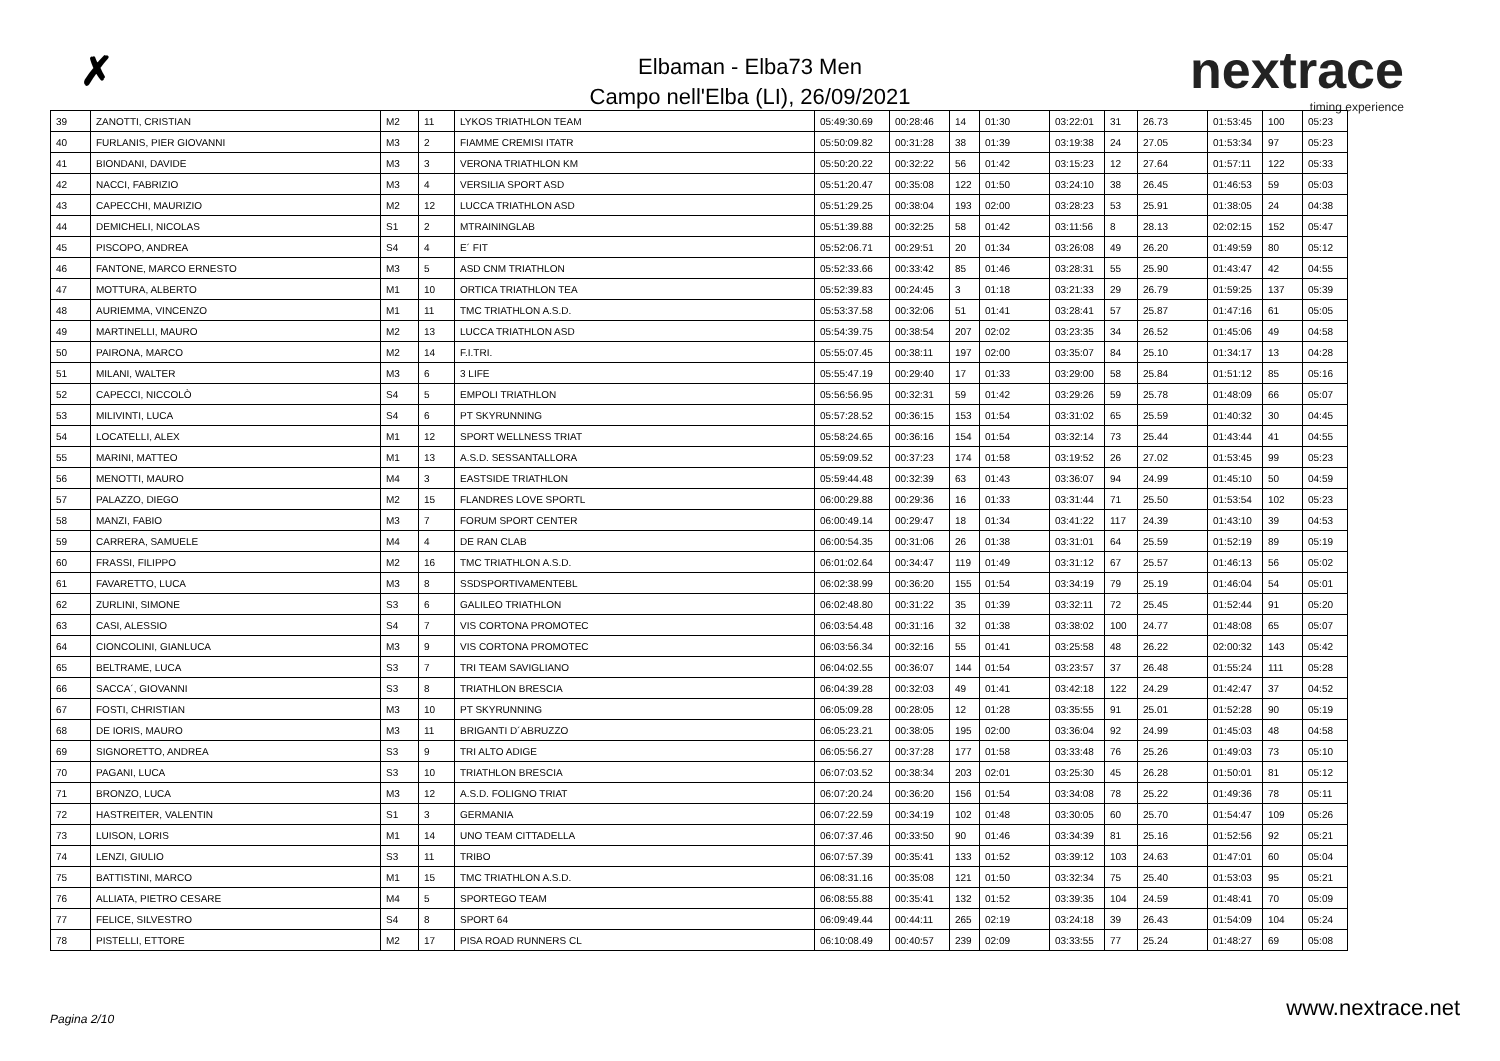✗
Elbaman - Elba73 Men
Campo nell'Elba (LI), 26/09/2021
nextrace
timing experience
| 39 | ZANOTTI, CRISTIAN | M2 | 11 | LYKOS TRIATHLON TEAM | 05:49:30.69 | 00:28:46 | 14 | 01:30 | 03:22:01 | 31 | 26.73 | 01:53:45 | 100 | 05:23 |
| 40 | FURLANIS, PIER GIOVANNI | M3 | 2 | FIAMME CREMISI ITATR | 05:50:09.82 | 00:31:28 | 38 | 01:39 | 03:19:38 | 24 | 27.05 | 01:53:34 | 97 | 05:23 |
| 41 | BIONDANI, DAVIDE | M3 | 3 | VERONA TRIATHLON KM | 05:50:20.22 | 00:32:22 | 56 | 01:42 | 03:15:23 | 12 | 27.64 | 01:57:11 | 122 | 05:33 |
| 42 | NACCI, FABRIZIO | M3 | 4 | VERSILIA SPORT ASD | 05:51:20.47 | 00:35:08 | 122 | 01:50 | 03:24:10 | 38 | 26.45 | 01:46:53 | 59 | 05:03 |
| 43 | CAPECCHI, MAURIZIO | M2 | 12 | LUCCA TRIATHLON ASD | 05:51:29.25 | 00:38:04 | 193 | 02:00 | 03:28:23 | 53 | 25.91 | 01:38:05 | 24 | 04:38 |
| 44 | DEMICHELI, NICOLAS | S1 | 2 | MTRAININGLAB | 05:51:39.88 | 00:32:25 | 58 | 01:42 | 03:11:56 | 8 | 28.13 | 02:02:15 | 152 | 05:47 |
| 45 | PISCOPO, ANDREA | S4 | 4 | E´ FIT | 05:52:06.71 | 00:29:51 | 20 | 01:34 | 03:26:08 | 49 | 26.20 | 01:49:59 | 80 | 05:12 |
| 46 | FANTONE, MARCO ERNESTO | M3 | 5 | ASD CNM TRIATHLON | 05:52:33.66 | 00:33:42 | 85 | 01:46 | 03:28:31 | 55 | 25.90 | 01:43:47 | 42 | 04:55 |
| 47 | MOTTURA, ALBERTO | M1 | 10 | ORTICA TRIATHLON TEA | 05:52:39.83 | 00:24:45 | 3 | 01:18 | 03:21:33 | 29 | 26.79 | 01:59:25 | 137 | 05:39 |
| 48 | AURIEMMA, VINCENZO | M1 | 11 | TMC TRIATHLON A.S.D. | 05:53:37.58 | 00:32:06 | 51 | 01:41 | 03:28:41 | 57 | 25.87 | 01:47:16 | 61 | 05:05 |
| 49 | MARTINELLI, MAURO | M2 | 13 | LUCCA TRIATHLON ASD | 05:54:39.75 | 00:38:54 | 207 | 02:02 | 03:23:35 | 34 | 26.52 | 01:45:06 | 49 | 04:58 |
| 50 | PAIRONA, MARCO | M2 | 14 | F.I.TRI. | 05:55:07.45 | 00:38:11 | 197 | 02:00 | 03:35:07 | 84 | 25.10 | 01:34:17 | 13 | 04:28 |
| 51 | MILANI, WALTER | M3 | 6 | 3 LIFE | 05:55:47.19 | 00:29:40 | 17 | 01:33 | 03:29:00 | 58 | 25.84 | 01:51:12 | 85 | 05:16 |
| 52 | CAPECCI, NICCOLÒ | S4 | 5 | EMPOLI TRIATHLON | 05:56:56.95 | 00:32:31 | 59 | 01:42 | 03:29:26 | 59 | 25.78 | 01:48:09 | 66 | 05:07 |
| 53 | MILIVINTI, LUCA | S4 | 6 | PT SKYRUNNING | 05:57:28.52 | 00:36:15 | 153 | 01:54 | 03:31:02 | 65 | 25.59 | 01:40:32 | 30 | 04:45 |
| 54 | LOCATELLI, ALEX | M1 | 12 | SPORT WELLNESS TRIAT | 05:58:24.65 | 00:36:16 | 154 | 01:54 | 03:32:14 | 73 | 25.44 | 01:43:44 | 41 | 04:55 |
| 55 | MARINI, MATTEO | M1 | 13 | A.S.D. SESSANTALLORA | 05:59:09.52 | 00:37:23 | 174 | 01:58 | 03:19:52 | 26 | 27.02 | 01:53:45 | 99 | 05:23 |
| 56 | MENOTTI, MAURO | M4 | 3 | EASTSIDE TRIATHLON | 05:59:44.48 | 00:32:39 | 63 | 01:43 | 03:36:07 | 94 | 24.99 | 01:45:10 | 50 | 04:59 |
| 57 | PALAZZO, DIEGO | M2 | 15 | FLANDRES LOVE SPORTL | 06:00:29.88 | 00:29:36 | 16 | 01:33 | 03:31:44 | 71 | 25.50 | 01:53:54 | 102 | 05:23 |
| 58 | MANZI, FABIO | M3 | 7 | FORUM SPORT CENTER | 06:00:49.14 | 00:29:47 | 18 | 01:34 | 03:41:22 | 117 | 24.39 | 01:43:10 | 39 | 04:53 |
| 59 | CARRERA, SAMUELE | M4 | 4 | DE RAN CLAB | 06:00:54.35 | 00:31:06 | 26 | 01:38 | 03:31:01 | 64 | 25.59 | 01:52:19 | 89 | 05:19 |
| 60 | FRASSI, FILIPPO | M2 | 16 | TMC TRIATHLON A.S.D. | 06:01:02.64 | 00:34:47 | 119 | 01:49 | 03:31:12 | 67 | 25.57 | 01:46:13 | 56 | 05:02 |
| 61 | FAVARETTO, LUCA | M3 | 8 | SSDSPORTIVAMENTEBL | 06:02:38.99 | 00:36:20 | 155 | 01:54 | 03:34:19 | 79 | 25.19 | 01:46:04 | 54 | 05:01 |
| 62 | ZURLINI, SIMONE | S3 | 6 | GALILEO TRIATHLON | 06:02:48.80 | 00:31:22 | 35 | 01:39 | 03:32:11 | 72 | 25.45 | 01:52:44 | 91 | 05:20 |
| 63 | CASI, ALESSIO | S4 | 7 | VIS CORTONA PROMOTEC | 06:03:54.48 | 00:31:16 | 32 | 01:38 | 03:38:02 | 100 | 24.77 | 01:48:08 | 65 | 05:07 |
| 64 | CIONCOLINI, GIANLUCA | M3 | 9 | VIS CORTONA PROMOTEC | 06:03:56.34 | 00:32:16 | 55 | 01:41 | 03:25:58 | 48 | 26.22 | 02:00:32 | 143 | 05:42 |
| 65 | BELTRAME, LUCA | S3 | 7 | TRI TEAM SAVIGLIANO | 06:04:02.55 | 00:36:07 | 144 | 01:54 | 03:23:57 | 37 | 26.48 | 01:55:24 | 111 | 05:28 |
| 66 | SACCA´, GIOVANNI | S3 | 8 | TRIATHLON BRESCIA | 06:04:39.28 | 00:32:03 | 49 | 01:41 | 03:42:18 | 122 | 24.29 | 01:42:47 | 37 | 04:52 |
| 67 | FOSTI, CHRISTIAN | M3 | 10 | PT SKYRUNNING | 06:05:09.28 | 00:28:05 | 12 | 01:28 | 03:35:55 | 91 | 25.01 | 01:52:28 | 90 | 05:19 |
| 68 | DE IORIS, MAURO | M3 | 11 | BRIGANTI D´ABRUZZO | 06:05:23.21 | 00:38:05 | 195 | 02:00 | 03:36:04 | 92 | 24.99 | 01:45:03 | 48 | 04:58 |
| 69 | SIGNORETTO, ANDREA | S3 | 9 | TRI ALTO ADIGE | 06:05:56.27 | 00:37:28 | 177 | 01:58 | 03:33:48 | 76 | 25.26 | 01:49:03 | 73 | 05:10 |
| 70 | PAGANI, LUCA | S3 | 10 | TRIATHLON BRESCIA | 06:07:03.52 | 00:38:34 | 203 | 02:01 | 03:25:30 | 45 | 26.28 | 01:50:01 | 81 | 05:12 |
| 71 | BRONZO, LUCA | M3 | 12 | A.S.D. FOLIGNO TRIAT | 06:07:20.24 | 00:36:20 | 156 | 01:54 | 03:34:08 | 78 | 25.22 | 01:49:36 | 78 | 05:11 |
| 72 | HASTREITER, VALENTIN | S1 | 3 | GERMANIA | 06:07:22.59 | 00:34:19 | 102 | 01:48 | 03:30:05 | 60 | 25.70 | 01:54:47 | 109 | 05:26 |
| 73 | LUISON, LORIS | M1 | 14 | UNO TEAM CITTADELLA | 06:07:37.46 | 00:33:50 | 90 | 01:46 | 03:34:39 | 81 | 25.16 | 01:52:56 | 92 | 05:21 |
| 74 | LENZI, GIULIO | S3 | 11 | TRIBO | 06:07:57.39 | 00:35:41 | 133 | 01:52 | 03:39:12 | 103 | 24.63 | 01:47:01 | 60 | 05:04 |
| 75 | BATTISTINI, MARCO | M1 | 15 | TMC TRIATHLON A.S.D. | 06:08:31.16 | 00:35:08 | 121 | 01:50 | 03:32:34 | 75 | 25.40 | 01:53:03 | 95 | 05:21 |
| 76 | ALLIATA, PIETRO CESARE | M4 | 5 | SPORTEGO TEAM | 06:08:55.88 | 00:35:41 | 132 | 01:52 | 03:39:35 | 104 | 24.59 | 01:48:41 | 70 | 05:09 |
| 77 | FELICE, SILVESTRO | S4 | 8 | SPORT 64 | 06:09:49.44 | 00:44:11 | 265 | 02:19 | 03:24:18 | 39 | 26.43 | 01:54:09 | 104 | 05:24 |
| 78 | PISTELLI, ETTORE | M2 | 17 | PISA ROAD RUNNERS CL | 06:10:08.49 | 00:40:57 | 239 | 02:09 | 03:33:55 | 77 | 25.24 | 01:48:27 | 69 | 05:08 |
Pagina 2/10 www.nextrace.net